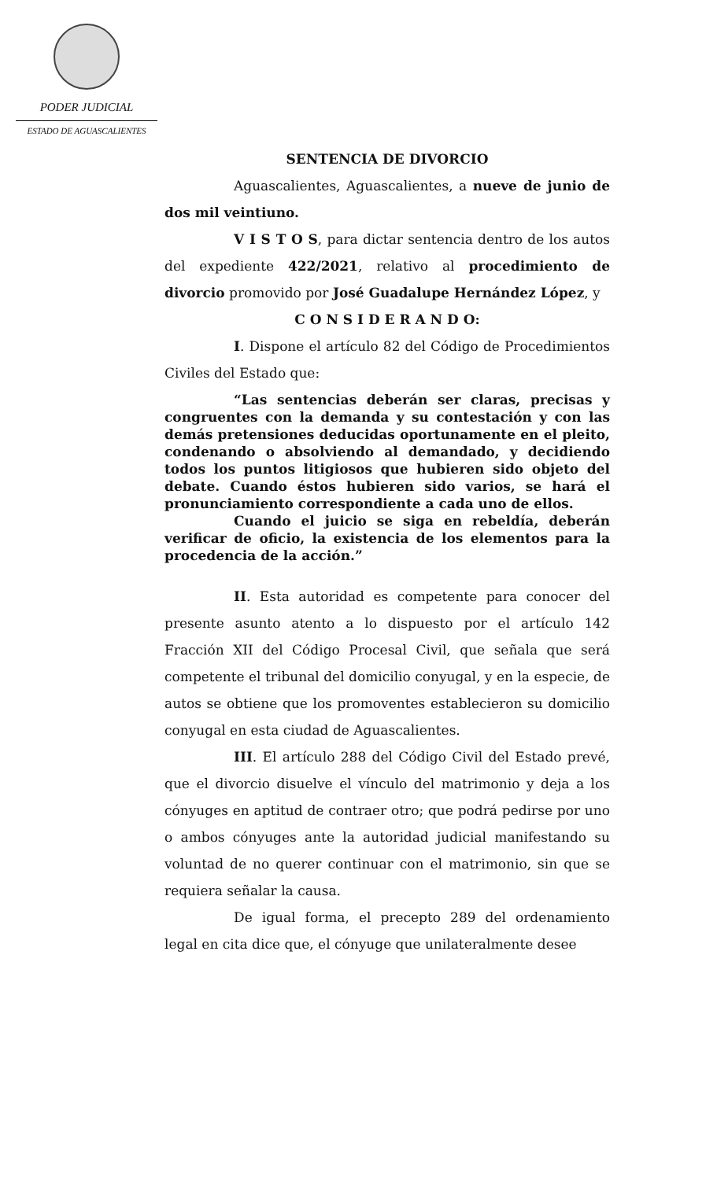PODER JUDICIAL
ESTADO DE AGUASCALIENTES
SENTENCIA DE DIVORCIO
Aguascalientes, Aguascalientes, a nueve de junio de dos mil veintiuno.
V I S T O S, para dictar sentencia dentro de los autos del expediente 422/2021, relativo al procedimiento de divorcio promovido por José Guadalupe Hernández López, y
C O N S I D E R A N D O:
I. Dispone el artículo 82 del Código de Procedimientos Civiles del Estado que:
“Las sentencias deberán ser claras, precisas y congruentes con la demanda y su contestación y con las demás pretensiones deducidas oportunamente en el pleito, condenando o absolviendo al demandado, y decidiendo todos los puntos litigiosos que hubieren sido objeto del debate. Cuando éstos hubieren sido varios, se hará el pronunciamiento correspondiente a cada uno de ellos.
Cuando el juicio se siga en rebeldía, deberán verificar de oficio, la existencia de los elementos para la procedencia de la acción.”
II. Esta autoridad es competente para conocer del presente asunto atento a lo dispuesto por el artículo 142 Fracción XII del Código Procesal Civil, que señala que será competente el tribunal del domicilio conyugal, y en la especie, de autos se obtiene que los promoventes establecieron su domicilio conyugal en esta ciudad de Aguascalientes.
III. El artículo 288 del Código Civil del Estado prevé, que el divorcio disuelve el vínculo del matrimonio y deja a los cónyuges en aptitud de contraer otro; que podrá pedirse por uno o ambos cónyuges ante la autoridad judicial manifestando su voluntad de no querer continuar con el matrimonio, sin que se requiera señalar la causa.
De igual forma, el precepto 289 del ordenamiento legal en cita dice que, el cónyuge que unilateralmente desee